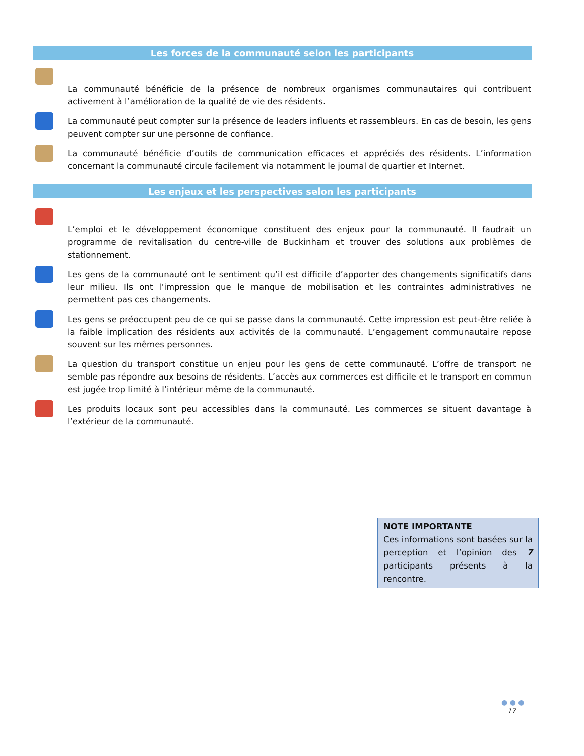Les forces de la communauté selon les participants
La communauté bénéficie de la présence de nombreux organismes communautaires qui contribuent activement à l’amélioration de la qualité de vie des résidents.
La communauté peut compter sur la présence de leaders influents et rassembleurs. En cas de besoin, les gens peuvent compter sur une personne de confiance.
La communauté bénéficie d’outils de communication efficaces et appréciés des résidents. L’information concernant la communauté circule facilement via notamment le journal de quartier et Internet.
Les enjeux et les perspectives selon les participants
L’emploi et le développement économique constituent des enjeux pour la communauté. Il faudrait un programme de revitalisation du centre-ville de Buckinham et trouver des solutions aux problèmes de stationnement.
Les gens de la communauté ont le sentiment qu’il est difficile d’apporter des changements significatifs dans leur milieu. Ils ont l’impression que le manque de mobilisation et les contraintes administratives ne permettent pas ces changements.
Les gens se préoccupent peu de ce qui se passe dans la communauté. Cette impression est peut-être reliée à la faible implication des résidents aux activités de la communauté. L’engagement communautaire repose souvent sur les mêmes personnes.
La question du transport constitue un enjeu pour les gens de cette communauté. L’offre de transport ne semble pas répondre aux besoins de résidents. L’accès aux commerces est difficile et le transport en commun est jugée trop limité à l’intérieur même de la communauté.
Les produits locaux sont peu accessibles dans la communauté. Les commerces se situent davantage à l’extérieur de la communauté.
NOTE IMPORTANTE
Ces informations sont basées sur la perception et l’opinion des 7 participants présents à la rencontre.
● ● ●
17